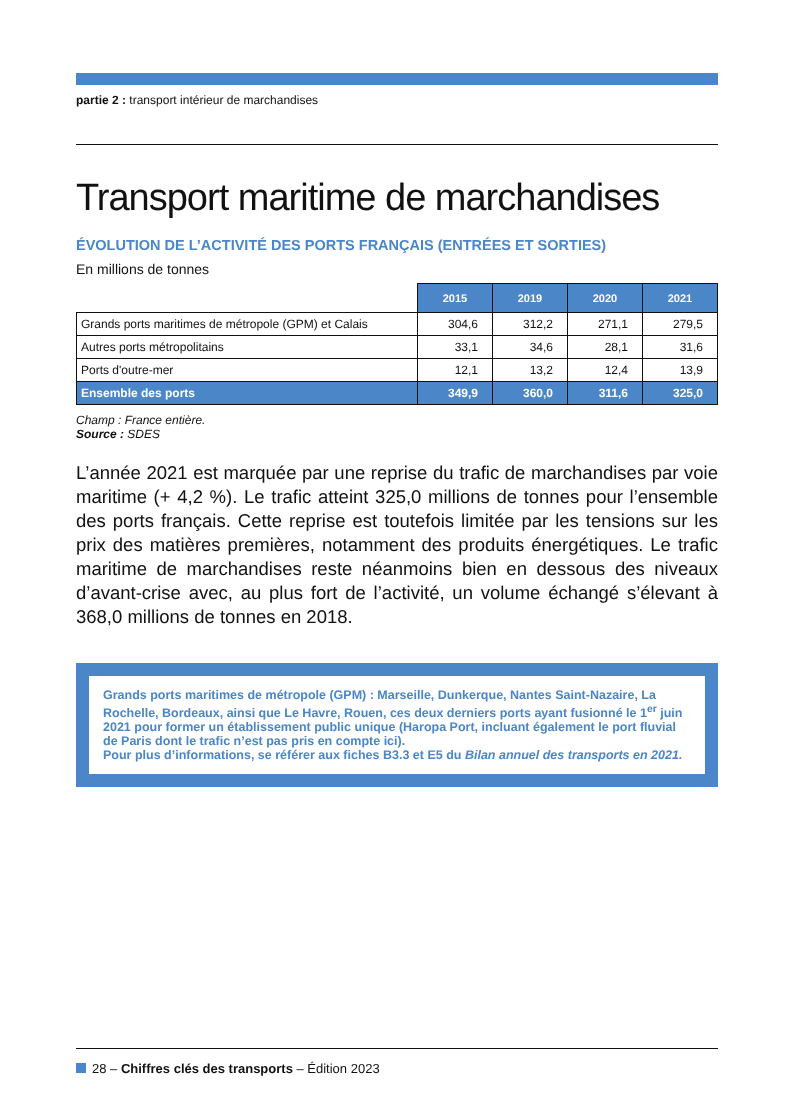partie 2 : transport intérieur de marchandises
Transport maritime de marchandises
ÉVOLUTION DE L’ACTIVITÉ DES PORTS FRANÇAIS (ENTRÉES ET SORTIES)
En millions de tonnes
| | 2015 | 2019 | 2020 | 2021 |
| --- | --- | --- | --- | --- |
| Grands ports maritimes de métropole (GPM) et Calais | 304,6 | 312,2 | 271,1 | 279,5 |
| Autres ports métropolitains | 33,1 | 34,6 | 28,1 | 31,6 |
| Ports d'outre-mer | 12,1 | 13,2 | 12,4 | 13,9 |
| Ensemble des ports | 349,9 | 360,0 | 311,6 | 325,0 |
Champ : France entière.
Source : SDES
L’année 2021 est marquée par une reprise du trafic de marchandises par voie maritime (+ 4,2 %). Le trafic atteint 325,0 millions de tonnes pour l’ensemble des ports français. Cette reprise est toutefois limitée par les tensions sur les prix des matières premières, notamment des produits énergétiques. Le trafic maritime de marchandises reste néanmoins bien en dessous des niveaux d’avant-crise avec, au plus fort de l’activité, un volume échangé s’élevant à 368,0 millions de tonnes en 2018.
Grands ports maritimes de métropole (GPM) : Marseille, Dunkerque, Nantes Saint-Nazaire, La Rochelle, Bordeaux, ainsi que Le Havre, Rouen, ces deux derniers ports ayant fusionné le 1<sup>er</sup> juin 2021 pour former un établissement public unique (Haropa Port, incluant également le port fluvial de Paris dont le trafic n’est pas pris en compte ici).
Pour plus d’informations, se référer aux fiches B3.3 et E5 du Bilan annuel des transports en 2021.
28 – Chiffres clés des transports – Édition 2023